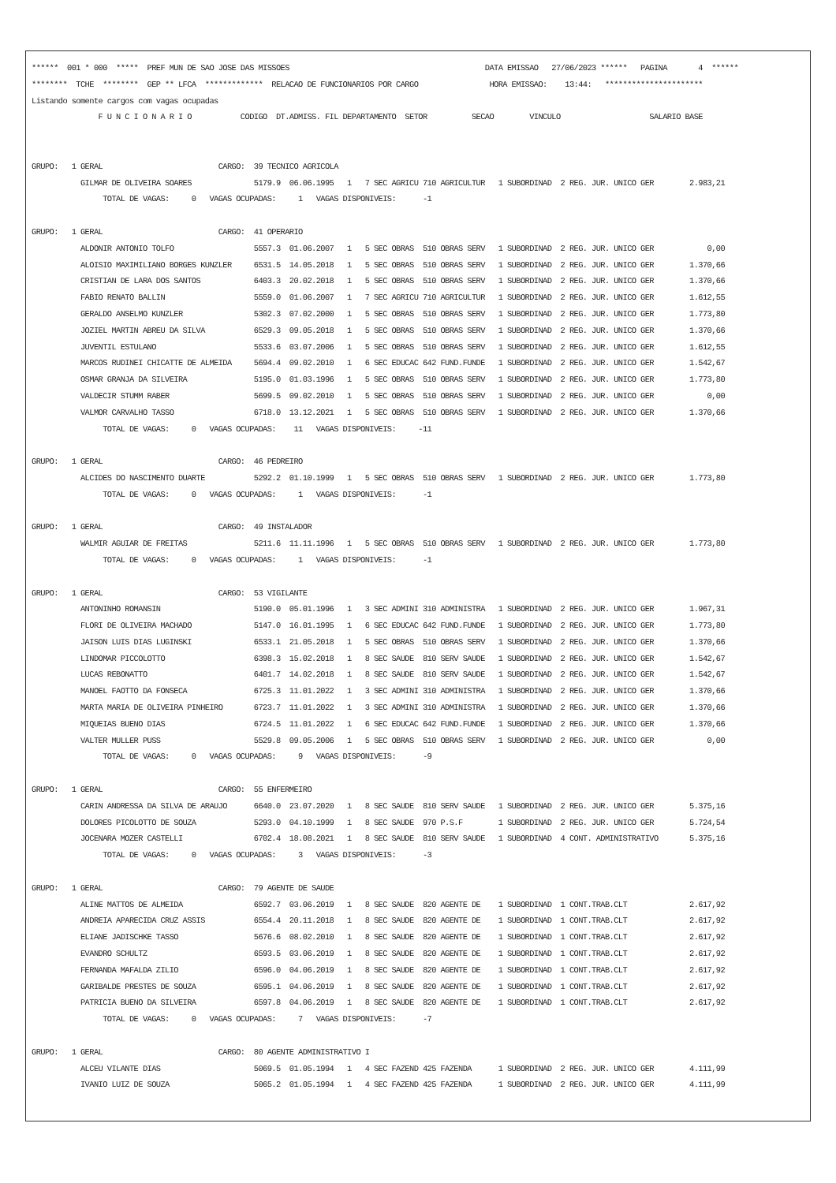******  001 * 000  *****  PREF MUN DE SAO JOSE DAS MISSOES                                            DATA EMISSAO   27/06/2023 ******   PAGINA       4  ******
********  TCHE  ********  GEP ** LFCA  *************  RELACAO DE FUNCIONARIOS POR CARGO                HORA EMISSAO:    13:44:   **********************
Listando somente cargos com vagas ocupadas
               F U N C I O N A R I O           CODIGO  DT.ADMISS. FIL DEPARTAMENTO  SETOR          SECAO        VINCULO                    SALARIO BASE


GRUPO:   1 GERAL                          CARGO:  39 TECNICO AGRICOLA
           GILMAR DE OLIVEIRA SOARES              5179.9  06.06.1995   1   7 SEC AGRICU 710 AGRICULTUR   1 SUBORDINAD  2 REG. JUR. UNICO GER        2.983,21
                TOTAL DE VAGAS:     0   VAGAS OCUPADAS:     1   VAGAS DISPONIVEIS:      -1

GRUPO:   1 GERAL                          CARGO:  41 OPERARIO
           ALDONIR ANTONIO TOLFO                  5557.3  01.06.2007   1   5 SEC OBRAS  510 OBRAS SERV   1 SUBORDINAD  2 REG. JUR. UNICO GER            0,00
           ALOISIO MAXIMILIANO BORGES KUNZLER     6531.5  14.05.2018   1   5 SEC OBRAS  510 OBRAS SERV   1 SUBORDINAD  2 REG. JUR. UNICO GER        1.370,66
           CRISTIAN DE LARA DOS SANTOS            6403.3  20.02.2018   1   5 SEC OBRAS  510 OBRAS SERV   1 SUBORDINAD  2 REG. JUR. UNICO GER        1.370,66
           FABIO RENATO BALLIN                    5559.0  01.06.2007   1   7 SEC AGRICU 710 AGRICULTUR   1 SUBORDINAD  2 REG. JUR. UNICO GER        1.612,55
           GERALDO ANSELMO KUNZLER                5302.3  07.02.2000   1   5 SEC OBRAS  510 OBRAS SERV   1 SUBORDINAD  2 REG. JUR. UNICO GER        1.773,80
           JOZIEL MARTIN ABREU DA SILVA           6529.3  09.05.2018   1   5 SEC OBRAS  510 OBRAS SERV   1 SUBORDINAD  2 REG. JUR. UNICO GER        1.370,66
           JUVENTIL ESTULANO                      5533.6  03.07.2006   1   5 SEC OBRAS  510 OBRAS SERV   1 SUBORDINAD  2 REG. JUR. UNICO GER        1.612,55
           MARCOS RUDINEI CHICATTE DE ALMEIDA     5694.4  09.02.2010   1   6 SEC EDUCAC 642 FUND.FUNDE   1 SUBORDINAD  2 REG. JUR. UNICO GER        1.542,67
           OSMAR GRANJA DA SILVEIRA               5195.0  01.03.1996   1   5 SEC OBRAS  510 OBRAS SERV   1 SUBORDINAD  2 REG. JUR. UNICO GER        1.773,80
           VALDECIR STUMM RABER                   5699.5  09.02.2010   1   5 SEC OBRAS  510 OBRAS SERV   1 SUBORDINAD  2 REG. JUR. UNICO GER            0,00
           VALMOR CARVALHO TASSO                  6718.0  13.12.2021   1   5 SEC OBRAS  510 OBRAS SERV   1 SUBORDINAD  2 REG. JUR. UNICO GER        1.370,66
                TOTAL DE VAGAS:     0   VAGAS OCUPADAS:    11   VAGAS DISPONIVEIS:     -11

GRUPO:   1 GERAL                          CARGO:  46 PEDREIRO
           ALCIDES DO NASCIMENTO DUARTE           5292.2  01.10.1999   1   5 SEC OBRAS  510 OBRAS SERV   1 SUBORDINAD  2 REG. JUR. UNICO GER        1.773,80
                TOTAL DE VAGAS:     0   VAGAS OCUPADAS:     1   VAGAS DISPONIVEIS:      -1

GRUPO:   1 GERAL                          CARGO:  49 INSTALADOR
           WALMIR AGUIAR DE FREITAS               5211.6  11.11.1996   1   5 SEC OBRAS  510 OBRAS SERV   1 SUBORDINAD  2 REG. JUR. UNICO GER        1.773,80
                TOTAL DE VAGAS:     0   VAGAS OCUPADAS:     1   VAGAS DISPONIVEIS:      -1

GRUPO:   1 GERAL                          CARGO:  53 VIGILANTE
           ANTONINHO ROMANSIN                     5190.0  05.01.1996   1   3 SEC ADMINI 310 ADMINISTRA   1 SUBORDINAD  2 REG. JUR. UNICO GER        1.967,31
           FLORI DE OLIVEIRA MACHADO              5147.0  16.01.1995   1   6 SEC EDUCAC 642 FUND.FUNDE   1 SUBORDINAD  2 REG. JUR. UNICO GER        1.773,80
           JAISON LUIS DIAS LUGINSKI              6533.1  21.05.2018   1   5 SEC OBRAS  510 OBRAS SERV   1 SUBORDINAD  2 REG. JUR. UNICO GER        1.370,66
           LINDOMAR PICCOLOTTO                    6398.3  15.02.2018   1   8 SEC SAUDE  810 SERV SAUDE   1 SUBORDINAD  2 REG. JUR. UNICO GER        1.542,67
           LUCAS REBONATTO                        6401.7  14.02.2018   1   8 SEC SAUDE  810 SERV SAUDE   1 SUBORDINAD  2 REG. JUR. UNICO GER        1.542,67
           MANOEL FAOTTO DA FONSECA               6725.3  11.01.2022   1   3 SEC ADMINI 310 ADMINISTRA   1 SUBORDINAD  2 REG. JUR. UNICO GER        1.370,66
           MARTA MARIA DE OLIVEIRA PINHEIRO       6723.7  11.01.2022   1   3 SEC ADMINI 310 ADMINISTRA   1 SUBORDINAD  2 REG. JUR. UNICO GER        1.370,66
           MIQUEIAS BUENO DIAS                    6724.5  11.01.2022   1   6 SEC EDUCAC 642 FUND.FUNDE   1 SUBORDINAD  2 REG. JUR. UNICO GER        1.370,66
           VALTER MULLER PUSS                     5529.8  09.05.2006   1   5 SEC OBRAS  510 OBRAS SERV   1 SUBORDINAD  2 REG. JUR. UNICO GER            0,00
                TOTAL DE VAGAS:     0   VAGAS OCUPADAS:     9   VAGAS DISPONIVEIS:      -9

GRUPO:   1 GERAL                          CARGO:  55 ENFERMEIRO
           CARIN ANDRESSA DA SILVA DE ARAUJO      6640.0  23.07.2020   1   8 SEC SAUDE  810 SERV SAUDE   1 SUBORDINAD  2 REG. JUR. UNICO GER        5.375,16
           DOLORES PICOLOTTO DE SOUZA             5293.0  04.10.1999   1   8 SEC SAUDE  970 P.S.F        1 SUBORDINAD  2 REG. JUR. UNICO GER        5.724,54
           JOCENARA MOZER CASTELLI                6702.4  18.08.2021   1   8 SEC SAUDE  810 SERV SAUDE   1 SUBORDINAD  4 CONT. ADMINISTRATIVO       5.375,16
                TOTAL DE VAGAS:     0   VAGAS OCUPADAS:     3   VAGAS DISPONIVEIS:      -3

GRUPO:   1 GERAL                          CARGO:  79 AGENTE DE SAUDE
           ALINE MATTOS DE ALMEIDA                6592.7  03.06.2019   1   8 SEC SAUDE  820 AGENTE DE    1 SUBORDINAD  1 CONT.TRAB.CLT              2.617,92
           ANDREIA APARECIDA CRUZ ASSIS           6554.4  20.11.2018   1   8 SEC SAUDE  820 AGENTE DE    1 SUBORDINAD  1 CONT.TRAB.CLT              2.617,92
           ELIANE JADISCHKE TASSO                 5676.6  08.02.2010   1   8 SEC SAUDE  820 AGENTE DE    1 SUBORDINAD  1 CONT.TRAB.CLT              2.617,92
           EVANDRO SCHULTZ                        6593.5  03.06.2019   1   8 SEC SAUDE  820 AGENTE DE    1 SUBORDINAD  1 CONT.TRAB.CLT              2.617,92
           FERNANDA MAFALDA ZILIO                 6596.0  04.06.2019   1   8 SEC SAUDE  820 AGENTE DE    1 SUBORDINAD  1 CONT.TRAB.CLT              2.617,92
           GARIBALDE PRESTES DE SOUZA             6595.1  04.06.2019   1   8 SEC SAUDE  820 AGENTE DE    1 SUBORDINAD  1 CONT.TRAB.CLT              2.617,92
           PATRICIA BUENO DA SILVEIRA             6597.8  04.06.2019   1   8 SEC SAUDE  820 AGENTE DE    1 SUBORDINAD  1 CONT.TRAB.CLT              2.617,92
                TOTAL DE VAGAS:     0   VAGAS OCUPADAS:     7   VAGAS DISPONIVEIS:      -7

GRUPO:   1 GERAL                          CARGO:  80 AGENTE ADMINISTRATIVO I
           ALCEU VILANTE DIAS                     5069.5  01.05.1994   1   4 SEC FAZEND 425 FAZENDA      1 SUBORDINAD  2 REG. JUR. UNICO GER        4.111,99
           IVANIO LUIZ DE SOUZA                   5065.2  01.05.1994   1   4 SEC FAZEND 425 FAZENDA      1 SUBORDINAD  2 REG. JUR. UNICO GER        4.111,99